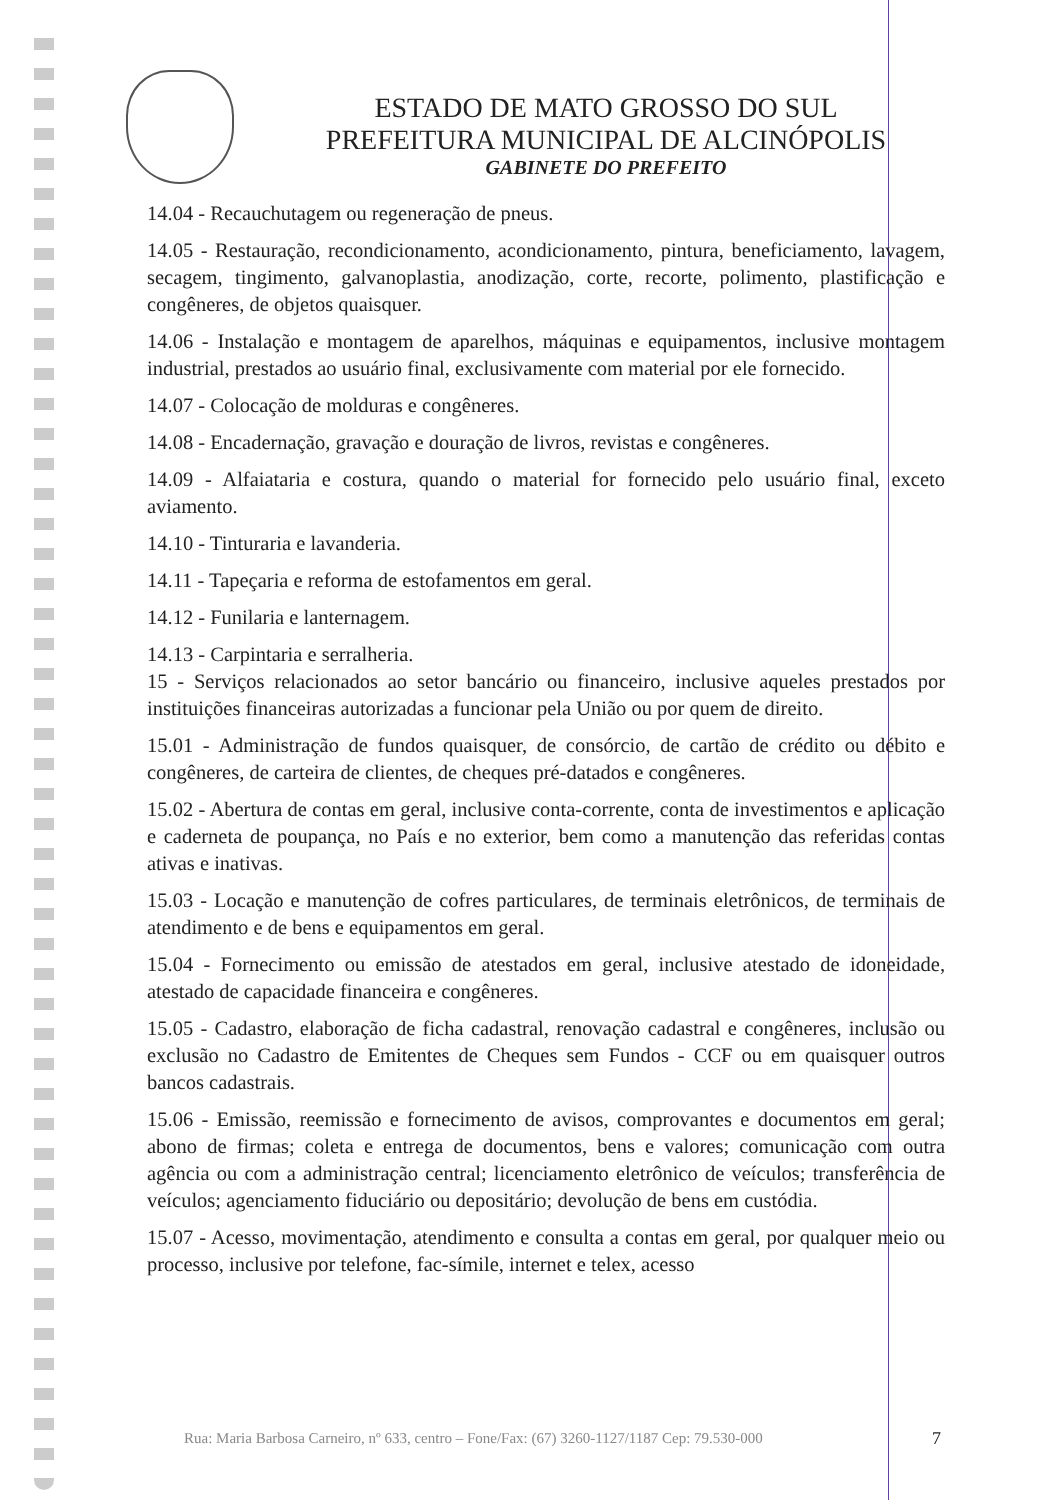ESTADO DE MATO GROSSO DO SUL
PREFEITURA MUNICIPAL DE ALCINÓPOLIS
GABINETE DO PREFEITO
14.04 - Recauchutagem ou regeneração de pneus.
14.05 - Restauração, recondicionamento, acondicionamento, pintura, beneficiamento, lavagem, secagem, tingimento, galvanoplastia, anodização, corte, recorte, polimento, plastificação e congêneres, de objetos quaisquer.
14.06 - Instalação e montagem de aparelhos, máquinas e equipamentos, inclusive montagem industrial, prestados ao usuário final, exclusivamente com material por ele fornecido.
14.07 - Colocação de molduras e congêneres.
14.08 - Encadernação, gravação e douração de livros, revistas e congêneres.
14.09 - Alfaiataria e costura, quando o material for fornecido pelo usuário final, exceto aviamento.
14.10 - Tinturaria e lavanderia.
14.11 - Tapeçaria e reforma de estofamentos em geral.
14.12 - Funilaria e lanternagem.
14.13 - Carpintaria e serralheria.
15 - Serviços relacionados ao setor bancário ou financeiro, inclusive aqueles prestados por instituições financeiras autorizadas a funcionar pela União ou por quem de direito.
15.01 - Administração de fundos quaisquer, de consórcio, de cartão de crédito ou débito e congêneres, de carteira de clientes, de cheques pré-datados e congêneres.
15.02 - Abertura de contas em geral, inclusive conta-corrente, conta de investimentos e aplicação e caderneta de poupança, no País e no exterior, bem como a manutenção das referidas contas ativas e inativas.
15.03 - Locação e manutenção de cofres particulares, de terminais eletrônicos, de terminais de atendimento e de bens e equipamentos em geral.
15.04 - Fornecimento ou emissão de atestados em geral, inclusive atestado de idoneidade, atestado de capacidade financeira e congêneres.
15.05 - Cadastro, elaboração de ficha cadastral, renovação cadastral e congêneres, inclusão ou exclusão no Cadastro de Emitentes de Cheques sem Fundos - CCF ou em quaisquer outros bancos cadastrais.
15.06 - Emissão, reemissão e fornecimento de avisos, comprovantes e documentos em geral; abono de firmas; coleta e entrega de documentos, bens e valores; comunicação com outra agência ou com a administração central; licenciamento eletrônico de veículos; transferência de veículos; agenciamento fiduciário ou depositário; devolução de bens em custódia.
15.07 - Acesso, movimentação, atendimento e consulta a contas em geral, por qualquer meio ou processo, inclusive por telefone, fac-símile, internet e telex, acesso
Rua: Maria Barbosa Carneiro, nº 633, centro – Fone/Fax: (67) 3260-1127/1187 Cep: 79.530-000
7